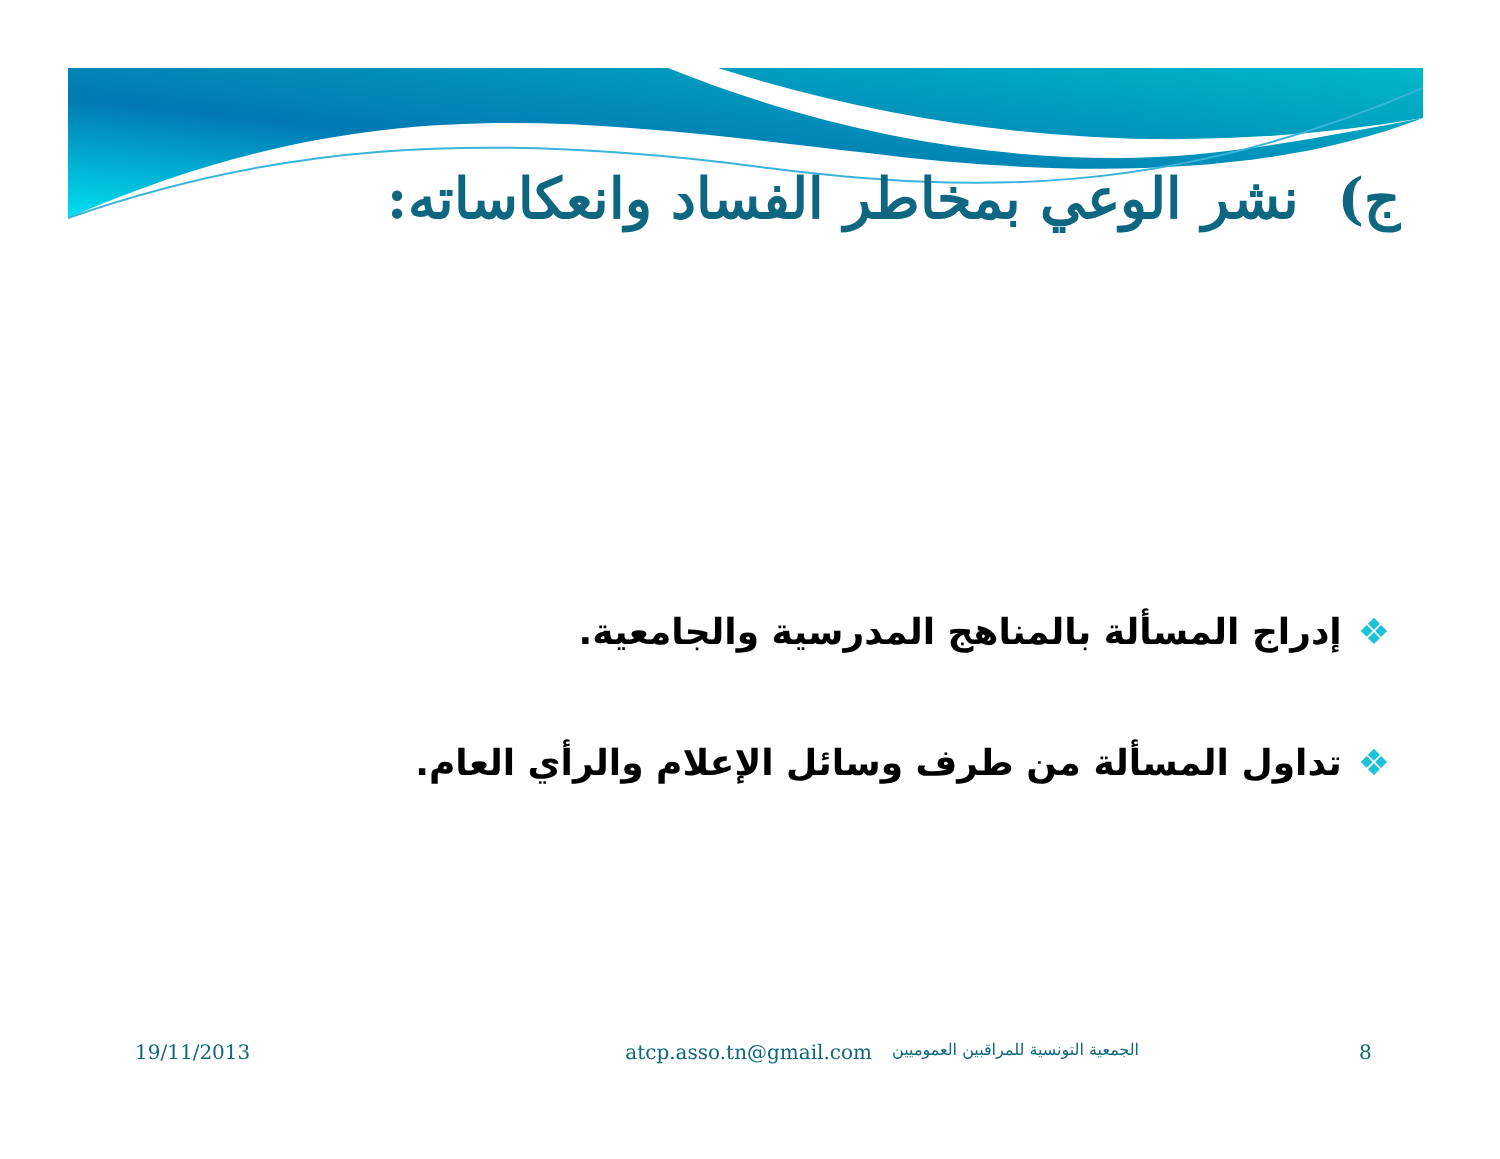ج) نشر الوعي بمخاطر الفساد وانعكاساته:
❖إدراج المسألة بالمناهج المدرسية والجامعية.
❖تداول المسألة من طرف وسائل الإعلام والرأي العام.
19/11/2013 atcp.asso.tn@gmail.com
الجمعية التونسية للمراقبين العموميين
8